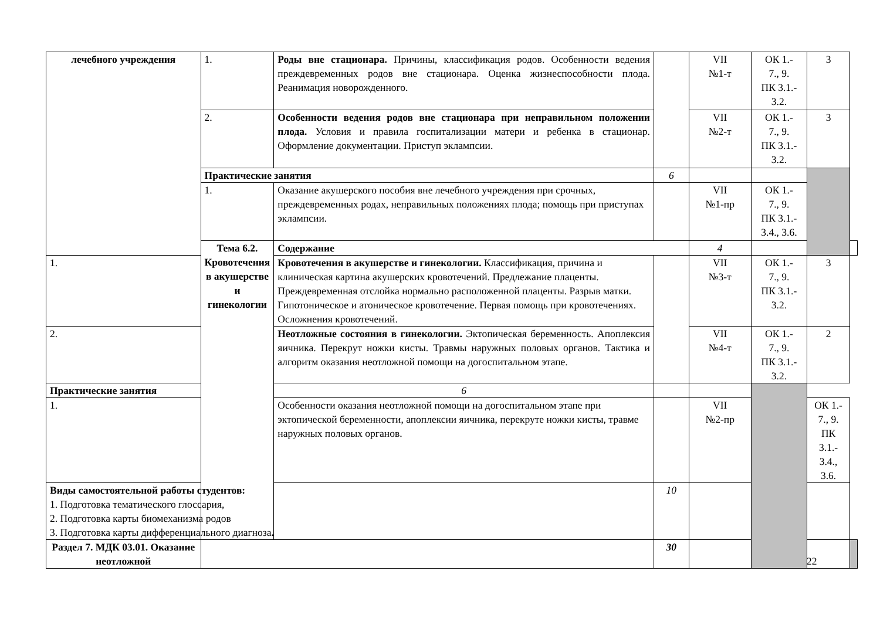| лечебного учреждения | 1. | Роды вне стационара. Причины, классификация родов. Особенности ведения преждевременных родов вне стационара. Оценка жизнеспособности плода. Реанимация новорожденного. | | VII №1-т | ОК 1.- 7., 9. ПК 3.1.- 3.2. | 3 | |
| | 2. | Особенности ведения родов вне стационара при неправильном положении плода. Условия и правила госпитализации матери и ребенка в стационар. Оформление документации. Приступ эклампсии. | | VII №2-т | ОК 1.- 7., 9. ПК 3.1.- 3.2. | 3 | |
| | Практические занятия | | 6 | | | | |
| | 1. | Оказание акушерского пособия вне лечебного учреждения при срочных, преждевременных родах, неправильных положениях плода; помощь при приступах эклампсии. | | VII №1-пр | ОК 1.- 7., 9. ПК 3.1.- 3.4., 3.6. | | |
| | Тема 6.2. Кровотечения в акушерстве и гинекологии | Содержание | | 4 | | | |
| 1. | | Кровотечения в акушерстве и гинекологии. Классификация, причина и клиническая картина акушерских кровотечений. Предлежание плаценты. Преждевременная отслойка нормально расположенной плаценты. Разрыв матки. Гипотоническое и атоническое кровотечение. Первая помощь при кровотечениях. Осложнения кровотечений. | | VII №3-т | ОК 1.- 7., 9. ПК 3.1.- 3.2. | 3 | |
| 2. | | Неотложные состояния в гинекологии. Эктопическая беременность. Апоплексия яичника. Перекрут ножки кисты. Травмы наружных половых органов. Тактика и алгоритм оказания неотложной помощи на догоспитальном этапе. | | VII №4-т | ОК 1.- 7., 9. ПК 3.1.- 3.2. | 2 | |
| Практические занятия | | 6 | | | | | |
| 1. | | Особенности оказания неотложной помощи на догоспитальном этапе при эктопической беременности, апоплексии яичника, перекруте ножки кисты, травме наружных половых органов. | | VII №2-пр | | ОК 1.- 7., 9. ПК 3.1.- 3.4., 3.6. | |
| Виды самостоятельной работы студентов: 1. Подготовка тематического глоссария, 2. Подготовка карты биомеханизма родов 3. Подготовка карты дифференциального диагноза . | | | 10 | | | | |
| Раздел 7. МДК 03.01. Оказание неотложной | | | 30 | | | | |
22